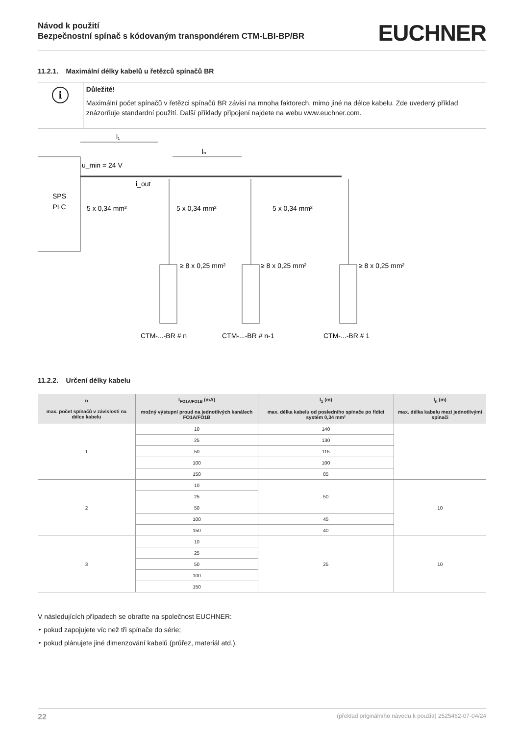Návod k použití
Bezpečnostní spínač s kódovaným transpondérem CTM-LBI-BP/BR
EUCHNER
11.2.1. Maximální délky kabelů u řetězců spínačů BR
i
Důležité!
Maximální počet spínačů v řetězci spínačů BR závisí na mnoha faktorech, mimo jiné na délce kabelu. Zde uvedený příklad znázorňuje standardní použití. Další příklady připojení najdete na webu www.euchner.com.
SPS
PLC
l₁
lₙ
u_min = 24 V
i_out
5 x 0,34 mm²
5 x 0,34 mm²
5 x 0,34 mm²
≥ 8 x 0,25 mm²
≥ 8 x 0,25 mm²
≥ 8 x 0,25 mm²
CTM-...-BR # n
CTM-...-BR # n-1
CTM-...-BR # 1
11.2.2. Určení délky kabelu
| n max. počet spínačů v závislosti na délce kabelu | I<sub>FO1A/FO1B</sub> (mA) možný výstupní proud na jednotlivých kanálech FO1A/FO1B | l<sub>1</sub> (m) max. délka kabelu od posledního spínače po řídicí systém 0,34 mm² | l<sub>n</sub> (m) max. délka kabelu mezi jednotlivými spínači |
| --- | --- | --- | --- |
| 1 | 10 | 140 | - |
| | 25 | 130 | |
| | 50 | 115 | |
| | 100 | 100 | |
| | 150 | 85 | |
| 2 | 10 | 50 | 10 |
| | 25 | | |
| | 50 | | |
| | 100 | 45 | |
| | 150 | 40 | |
| 3 | 10 | 25 | 10 |
| | 25 | | |
| | 50 | | |
| | 100 | | |
| | 150 | | |
V následujících případech se obraťte na společnost EUCHNER:
‣ pokud zapojujete víc než tři spínače do série;
‣ pokud plánujete jiné dimenzování kabelů (průřez, materiál atd.).
22 (překlad originálního návodu k použití) 2525462-07-04/24